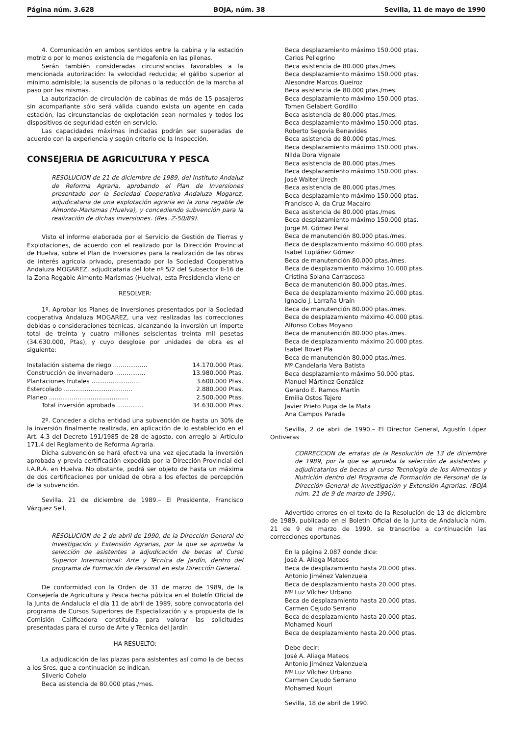Página núm. 3.628 BOJA, núm. 38 Sevilla, 11 de mayo de 1990
4. Comunicación en ambos sentidos entre la cabina y la estación motriz o por lo menos existencia de megafonía en las pilonas.
Serán también consideradas circunstancias favorables a la mencionada autorización: la velocidad reducida; el gálibo superior al mínimo admisible; la ausencia de pilonas o la reducción de la marcha al paso por las mismas.
La autorización de circulación de cabinas de más de 15 pasajeros sin acompañante sólo será válida cuando exista un agente en cada estación, las circunstancias de explotación sean normales y todos los dispositivos de seguridad estén en servicio.
Las capacidades máximas indicadas podrán ser superadas de acuerdo con la experiencia y según criterio de la Inspección.
CONSEJERIA DE AGRICULTURA Y PESCA
RESOLUCION de 21 de diciembre de 1989, del Instituto Andaluz de Reforma Agraria, aprobando el Plan de Inversiones presentado por la Sociedad Cooperativa Andaluza Mogarez, adjudicataria de una explotación agraria en la zona regable de Almonte-Marismas (Huelva), y concediendo subvención para la realización de dichas inversiones. (Res. Z-50/89).
Visto el informe elaborada por el Servicio de Gestión de Tierras y Explotaciones, de acuerdo con el realizado por la Dirección Provincial de Huelva, sobre el Plan de Inversiones para la realización de las obras de interés agrícola privado, presentado por la Sociedad Cooperativa Andaluza MOGAREZ, adjudicataria del lote nº 5/2 del Subsector II-16 de la Zona Regable Almonte-Marismas (Huelva), esta Presidencia viene en
RESOLVER:
1º. Aprobar los Planes de Inversiones presentados por la Sociedad cooperativa Andaluza MOGAREZ, una vez realizadas las correcciones debidas o consideraciones técnicas, alcanzando la inversión un importe total de treinta y cuatro millones seiscientas treinta mil pesetas (34.630.000, Ptas), y cuyo desglose por unidades de obra es el siguiente:
Instalación sistema de riego .................. 14.170.000 Ptas.
Construcción de invernadero ................ 13.980.000 Ptas.
Plantaciones frutales .......................... 3.600.000 Ptas.
Estercolado .................................... 2.880.000 Ptas.
Planeo .......................................... 2.500.000 Ptas.
Total inversión aprobada .............. 34.630.000 Ptas.
2º. Conceder a dicha entidad una subvención de hasta un 30% de la inversión finalmente realizada, en aplicación de lo establecido en el Art. 4.3 del Decreto 191/1985 de 28 de agosto, con arreglo al Artículo 171.4 del Reglamento de Reforma Agraria.
Dicha subvención se hará efectiva una vez ejecutada la inversión aprobada y previa certificación expedida por la Dirección Provincial del I.A.R.A. en Huelva. No obstante, podrá ser objeto de hasta un máxima de dos certificaciones por unidad de obra a los efectos de percepción de la subvención.
Sevilla, 21 de diciembre de 1989.– El Presidente, Francisco Vázquez Sell.
RESOLUCION de 2 de abril de 1990, de la Dirección General de Investigación y Extensión Agrarias, por la que se aprueba la selección de asistentes a adjudicación de becas al Curso Superior Internacional: Arte y Técnica de Jardín, dentro del programa de Formación de Personal en esta Dirección General.
De conformidad con la Orden de 31 de marzo de 1989, de la Consejería de Agricultura y Pesca hecha pública en el Boletín Oficial de la Junta de Andalucía el día 11 de abril de 1989, sobre convocatoria del programa de Cursos Superiores de Especialización y a propuesta de la Comisión Calificadora constituida para valorar las solicitudes presentadas para el curso de Arte y Técnica del Jardín
HA RESUELTO:
La adjudicación de las plazas para asistentes así como la de becas a los Sres. que a continuación se indican.
Silverio Cohelo
Beca asistencia de 80.000 ptas./mes.
Beca desplazamiento máximo 150.000 ptas.
Carlos Pellegrino
Beca asistencia de 80.000 ptas./mes.
Beca desplazamiento máximo 150.000 ptas.
Alesondre Marcos Queiroz
Beca asistencia de 80.000 ptas./mes.
Beca desplazamiento máximo 150.000 ptas.
Tomen Gelabert Gordillo
Beca asistencia de 80.000 ptas./mes.
Beca desplazamiento máximo 150.000 ptas.
Roberto Segovia Benavides
Beca asistencia de 80.000 ptas./mes.
Beca desplazamiento máximo 150.000 ptas.
Nilda Dora Vignale
Beca asistencia de 80.000 ptas./mes.
Beca desplazamiento máximo 150.000 ptas.
José Walter Urech
Beca asistencia de 80.000 ptas./mes.
Beca desplazamiento máximo 150.000 ptas.
Francisco A. da Cruz Macairo
Beca asistencia de 80.000 ptas./mes.
Beca desplazamiento máximo 150.000 ptas.
Jorge M. Gómez Peral
Beca de manutención 80.000 ptas./mes.
Beca de desplazamiento máximo 40.000 ptas.
Isabel Lupiáñez Gómez
Beca de manutención 80.000 ptas./mes.
Beca de desplazamiento máximo 10.000 ptas.
Cristina Solana Carrascosa
Beca de manutención 80.000 ptas./mes.
Beca de desplazamiento máximo 20.000 ptas.
Ignacio J. Larraña Uraín
Beca de manutención 80.000 ptas./mes.
Beca de desplazamiento máximo 40.000 ptas.
Alfonso Cobas Moyano
Beca de manutención 80.000 ptas./mes.
Beca de desplazamiento máximo 20.000 ptas.
Isabel Bovet Pla
Beca de manutención 80.000 ptas./mes.
Mº Candelaria Vera Batista
Beca desplazamiento máximo 50.000 ptas.
Manuel Mártinez González
Gerardo E. Ramos Martín
Emilia Ostos Tejero
Javier Prieto Puga de la Mata
Ana Campos Parada
Sevilla, 2 de abril de 1990.– El Director General, Agustín López Ontiveras
CORRECCION de erratas de la Resolución de 13 de diciembre de 1989, por la que se aprueba la selección de asistentes y adjudicatarios de becas al curso Tecnología de los Alimentos y Nutrición dentro del Programa de Formación de Personal de la Dirección General de Investigación y Extensión Agrarias. (BOJA núm. 21 de 9 de marzo de 1990).
Advertido errores en el texto de la Resolución de 13 de diciembre de 1989, publicado en el Boletín Oficial de la Junta de Andalucía núm. 21 de 9 de marzo de 1990, se transcribe a continuación las correcciones oportunas.
En la página 2.087 donde dice:
José A. Aliaga Mateos
Beca de desplazamiento hasta 20.000 ptas.
Antonio Jiménez Valenzuela
Beca de desplazamiento hasta 20.000 ptas.
Mº Luz Vílchez Urbano
Beca de desplazamiento hasta 20.000 ptas.
Carmen Cejudo Serrano
Beca de desplazamiento hasta 20.000 ptas.
Mohamed Nouri
Beca de desplazamiento hasta 20.000 ptas.
Debe decir:
José A. Aliaga Mateos
Antonio Jiménez Valenzuela
Mº Luz Vílchez Urbano
Carmen Cejudo Serrano
Mohamed Nouri
Sevilla, 18 de abril de 1990.